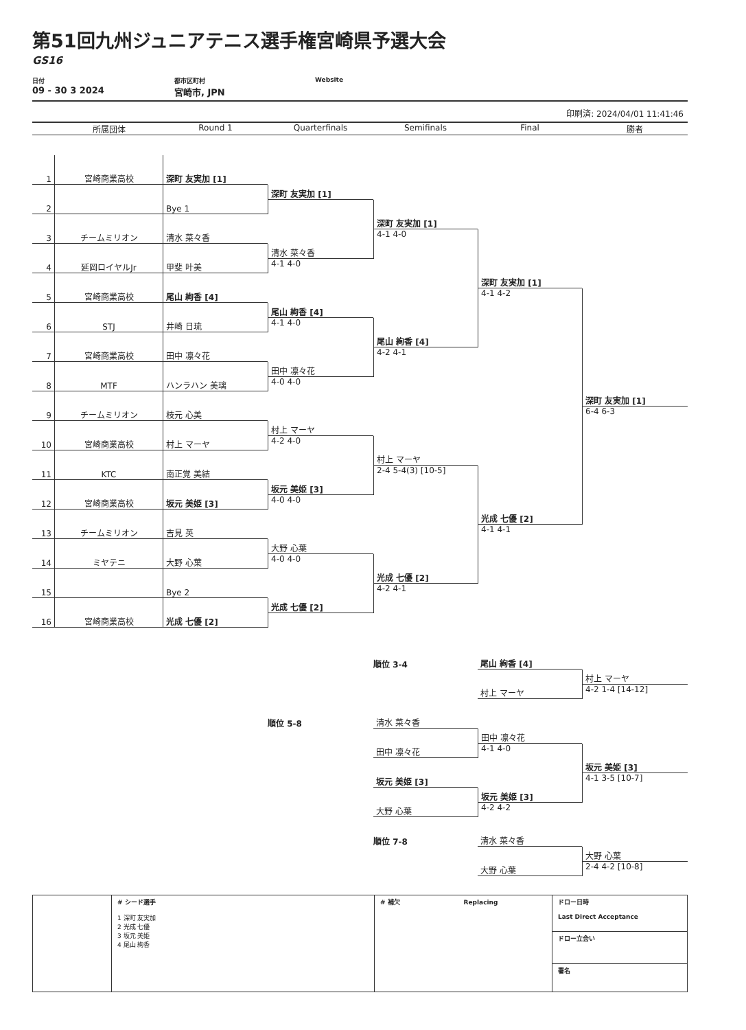第51回九州ジュニアテニス選手権宮崎県予選大会
GS16
日付
09 - 30 3 2024
都市区町村
宮崎市, JPN
Website
印刷済: 2024/04/01 11:41:46
所属団体
Round 1
Quarterfinals
Semifinals
Final
勝者
1
宮崎商業高校
深町 友実加 [1]
深町 友実加 [1]
2
Bye 1
深町 友実加 [1]
4-1 4-0
3
チームミリオン
清水 菜々香
清水 菜々香
4-1 4-0
4
延岡ロイヤルJr
甲斐 叶美
深町 友実加 [1]
4-1 4-2
5
宮崎商業高校
尾山 絢香 [4]
尾山 絢香 [4]
4-1 4-0
6
STJ
井崎 日琉
尾山 絢香 [4]
4-2 4-1
7
宮崎商業高校
田中 凛々花
田中 凛々花
4-0 4-0
8
MTF
ハンラハン 美璃
深町 友実加 [1]
6-4 6-3
9
チームミリオン
枝元 心美
村上 マーヤ
4-2 4-0
10
宮崎商業高校
村上 マーヤ
村上 マーヤ
2-4 5-4(3) [10-5]
11
KTC
南正覚 美結
坂元 美姫 [3]
4-0 4-0
12
宮崎商業高校
坂元 美姫 [3]
光成 七優 [2]
4-1 4-1
13
チームミリオン
吉見 英
大野 心葉
4-0 4-0
14
ミヤテニ
大野 心葉
光成 七優 [2]
4-2 4-1
15
Bye 2
光成 七優 [2]
16
宮崎商業高校
光成 七優 [2]
順位 3-4
尾山 絢香 [4]
村上 マーヤ
4-2 1-4 [14-12]
村上 マーヤ
順位 5-8
清水 菜々香
田中 凛々花
4-1 4-0
田中 凛々花
坂元 美姫 [3]
4-1 3-5 [10-7]
坂元 美姫 [3]
坂元 美姫 [3]
4-2 4-2
大野 心葉
順位 7-8
清水 菜々香
大野 心葉
2-4 4-2 [10-8]
大野 心葉
| | # シード選手 1 深町 友実加 2 光成 七優 3 坂元 美姫 4 尾山 絢香 | # 補欠 Replacing | ドロー日時 Last Direct Acceptance |
| | | | ドロー立会い |
| | | | 署名 |